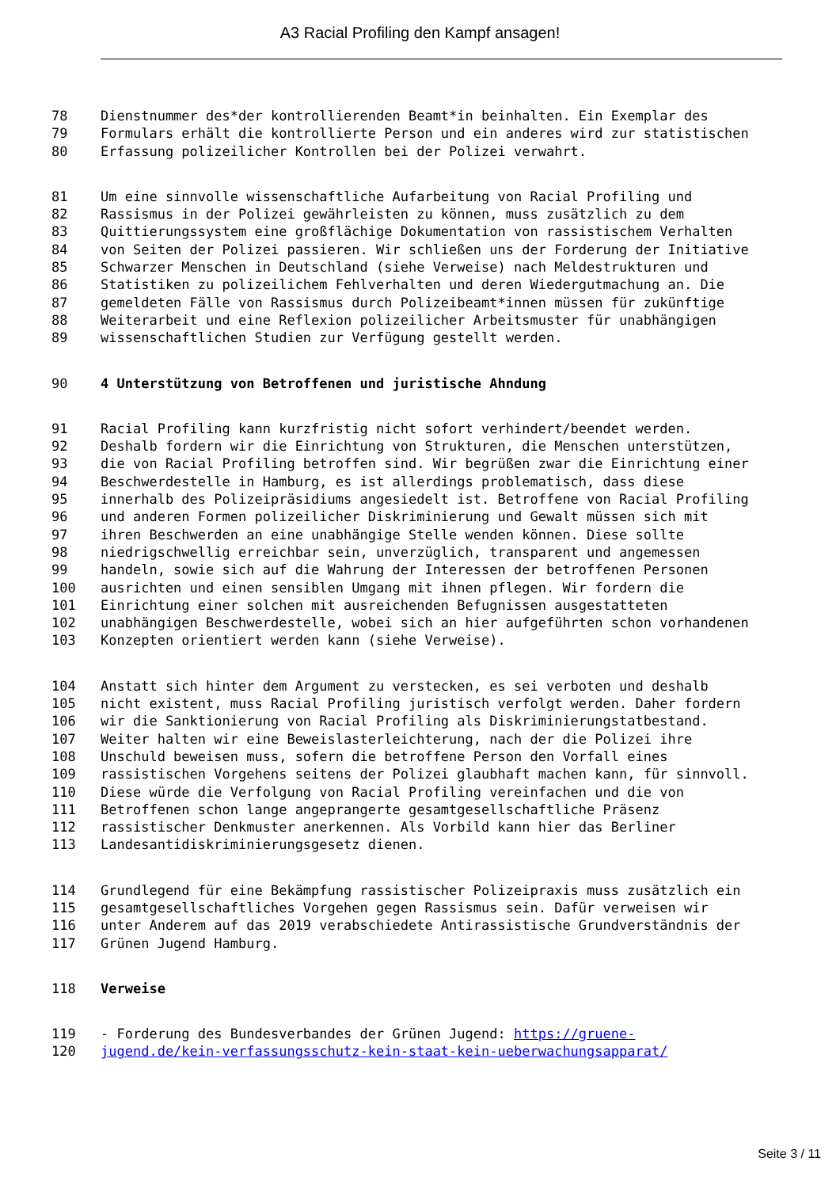A3 Racial Profiling den Kampf ansagen!
78 Dienstnummer des*der kontrollierenden Beamt*in beinhalten. Ein Exemplar des
79 Formulars erhält die kontrollierte Person und ein anderes wird zur statistischen
80 Erfassung polizeilicher Kontrollen bei der Polizei verwahrt.
81 Um eine sinnvolle wissenschaftliche Aufarbeitung von Racial Profiling und
82 Rassismus in der Polizei gewährleisten zu können, muss zusätzlich zu dem
83 Quittierungssystem eine großflächige Dokumentation von rassistischem Verhalten
84 von Seiten der Polizei passieren. Wir schließen uns der Forderung der Initiative
85 Schwarzer Menschen in Deutschland (siehe Verweise) nach Meldestrukturen und
86 Statistiken zu polizeilichem Fehlverhalten und deren Wiedergutmachung an. Die
87 gemeldeten Fälle von Rassismus durch Polizeibeamt*innen müssen für zukünftige
88 Weiterarbeit und eine Reflexion polizeilicher Arbeitsmuster für unabhängigen
89 wissenschaftlichen Studien zur Verfügung gestellt werden.
90 4 Unterstützung von Betroffenen und juristische Ahndung
91 Racial Profiling kann kurzfristig nicht sofort verhindert/beendet werden.
92 Deshalb fordern wir die Einrichtung von Strukturen, die Menschen unterstützen,
93 die von Racial Profiling betroffen sind. Wir begrüßen zwar die Einrichtung einer
94 Beschwerdestelle in Hamburg, es ist allerdings problematisch, dass diese
95 innerhalb des Polizeipräsidiums angesiedelt ist. Betroffene von Racial Profiling
96 und anderen Formen polizeilicher Diskriminierung und Gewalt müssen sich mit
97 ihren Beschwerden an eine unabhängige Stelle wenden können. Diese sollte
98 niedrigschwellig erreichbar sein, unverzüglich, transparent und angemessen
99 handeln, sowie sich auf die Wahrung der Interessen der betroffenen Personen
100 ausrichten und einen sensiblen Umgang mit ihnen pflegen. Wir fordern die
101 Einrichtung einer solchen mit ausreichenden Befugnissen ausgestatteten
102 unabhängigen Beschwerdestelle, wobei sich an hier aufgeführten schon vorhandenen
103 Konzepten orientiert werden kann (siehe Verweise).
104 Anstatt sich hinter dem Argument zu verstecken, es sei verboten und deshalb
105 nicht existent, muss Racial Profiling juristisch verfolgt werden. Daher fordern
106 wir die Sanktionierung von Racial Profiling als Diskriminierungstatbestand.
107 Weiter halten wir eine Beweislasterleichterung, nach der die Polizei ihre
108 Unschuld beweisen muss, sofern die betroffene Person den Vorfall eines
109 rassistischen Vorgehens seitens der Polizei glaubhaft machen kann, für sinnvoll.
110 Diese würde die Verfolgung von Racial Profiling vereinfachen und die von
111 Betroffenen schon lange angeprangerte gesamtgesellschaftliche Präsenz
112 rassistischer Denkmuster anerkennen. Als Vorbild kann hier das Berliner
113 Landesantidiskriminierungsgesetz dienen.
114 Grundlegend für eine Bekämpfung rassistischer Polizeipraxis muss zusätzlich ein
115 gesamtgesellschaftliches Vorgehen gegen Rassismus sein. Dafür verweisen wir
116 unter Anderem auf das 2019 verabschiedete Antirassistische Grundverständnis der
117 Grünen Jugend Hamburg.
118 Verweise
119 - Forderung des Bundesverbandes der Grünen Jugend: https://gruene-
120 jugend.de/kein-verfassungsschutz-kein-staat-kein-ueberwachungsapparat/
Seite 3 / 11